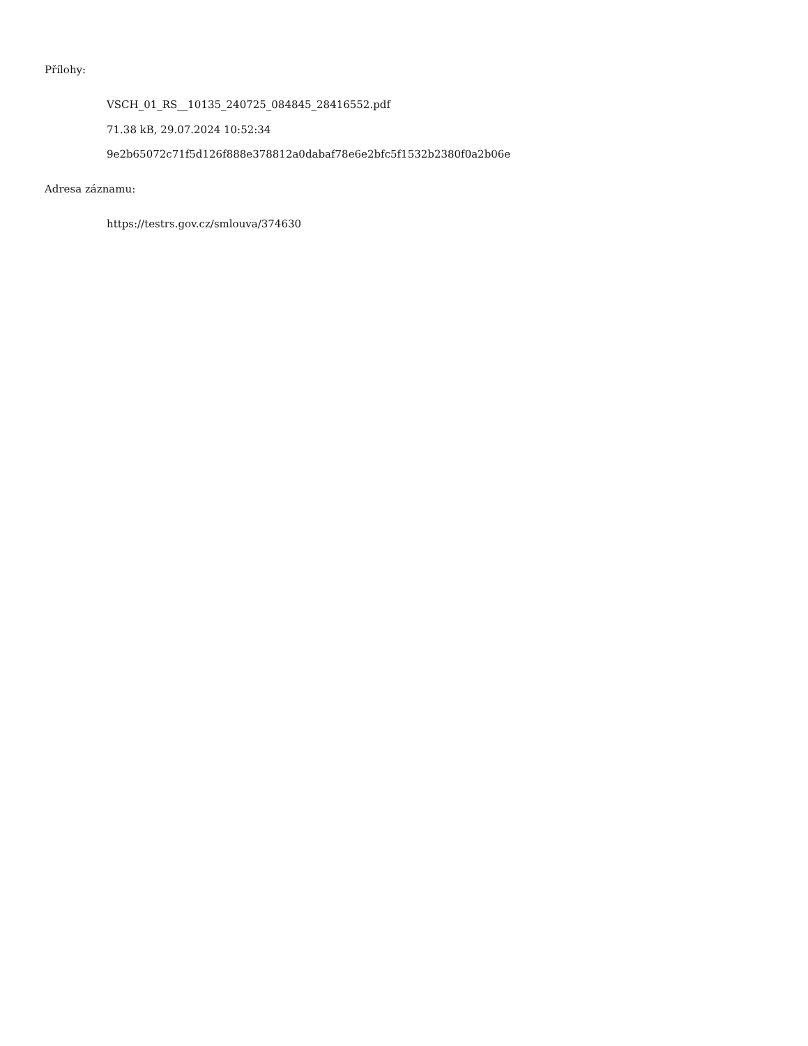Přílohy:
VSCH_01_RS__10135_240725_084845_28416552.pdf
71.38 kB, 29.07.2024 10:52:34
9e2b65072c71f5d126f888e378812a0dabaf78e6e2bfc5f1532b2380f0a2b06e
Adresa záznamu:
https://testrs.gov.cz/smlouva/374630